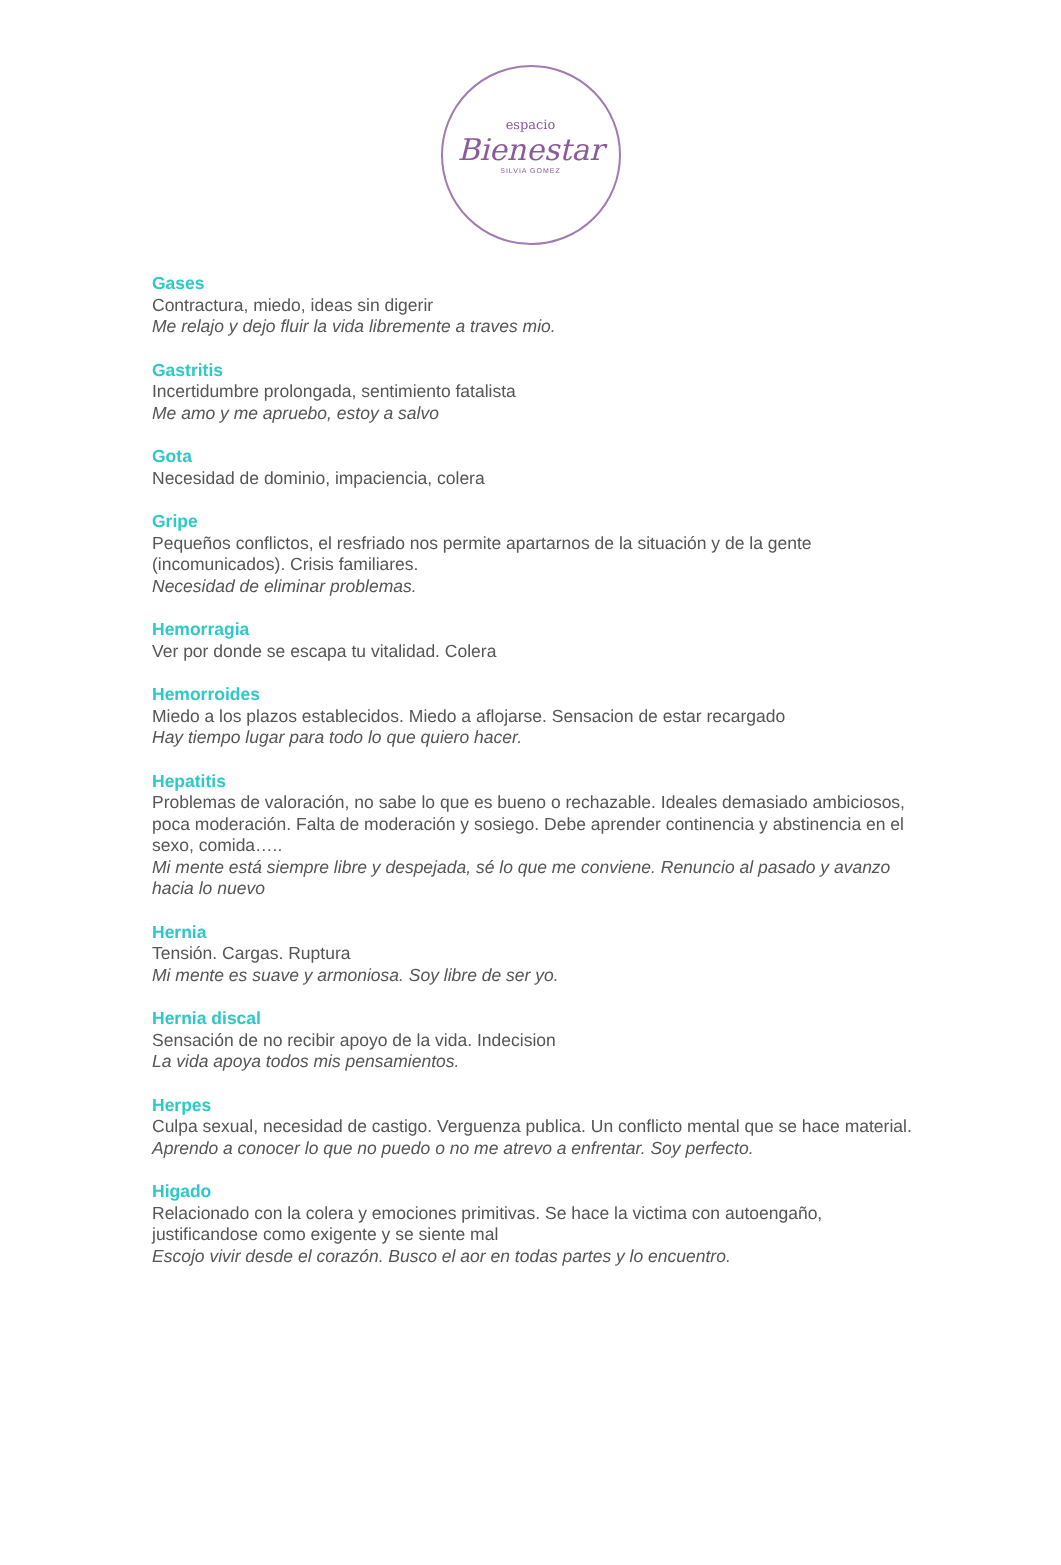espacio
Bienestar
SILVIA GOMEZ
Gases
Contractura, miedo, ideas sin digerir
Me relajo y dejo fluir la vida libremente a traves mio.
Gastritis
Incertidumbre prolongada, sentimiento fatalista
Me amo y me apruebo, estoy a salvo
Gota
Necesidad de dominio, impaciencia, colera
Gripe
Pequeños conflictos, el resfriado nos permite apartarnos de la situación y de la gente (incomunicados). Crisis familiares.
Necesidad de eliminar problemas.
Hemorragia
Ver por donde se escapa tu vitalidad. Colera
Hemorroides
Miedo a los plazos establecidos. Miedo a aflojarse. Sensacion de estar recargado
Hay tiempo lugar para todo lo que quiero hacer.
Hepatitis
Problemas de valoración, no sabe lo que es bueno o rechazable. Ideales demasiado ambiciosos, poca moderación. Falta de moderación y sosiego. Debe aprender continencia y abstinencia en el sexo, comida…..
Mi mente está siempre libre y despejada, sé lo que me conviene. Renuncio al pasado y avanzo hacia lo nuevo
Hernia
Tensión. Cargas. Ruptura
Mi mente es suave y armoniosa. Soy libre de ser yo.
Hernia discal
Sensación de no recibir apoyo de la vida. Indecision
La vida apoya todos mis pensamientos.
Herpes
Culpa sexual, necesidad de castigo. Verguenza publica. Un conflicto mental que se hace material.
Aprendo a conocer lo que no puedo o no me atrevo a enfrentar. Soy perfecto.
Higado
Relacionado con la colera y emociones primitivas. Se hace la victima con autoengaño, justificandose como exigente y se siente mal
Escojo vivir desde el corazón. Busco el aor en todas partes y lo encuentro.